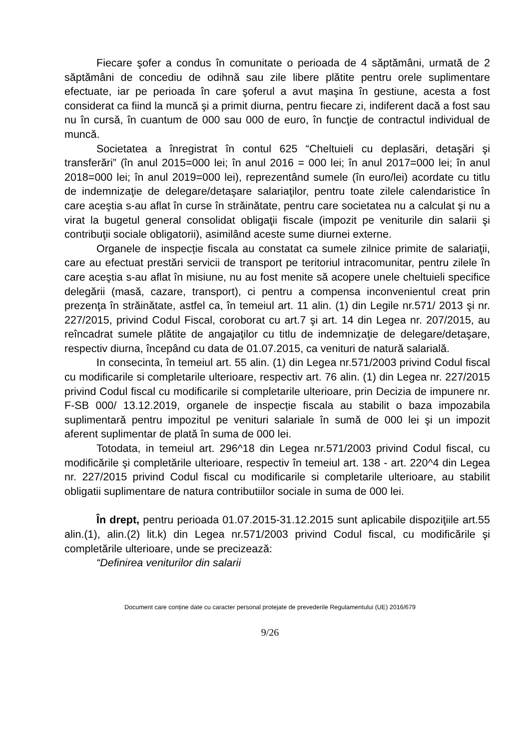Fiecare şofer a condus în comunitate o perioada de 4 săptămâni, urmată de 2 săptămâni de concediu de odihnă sau zile libere plătite pentru orele suplimentare efectuate, iar pe perioada în care şoferul a avut maşina în gestiune, acesta a fost considerat ca fiind la muncă şi a primit diurna, pentru fiecare zi, indiferent dacă a fost sau nu în cursă, în cuantum de 000 sau 000 de euro, în funcţie de contractul individual de muncă.
Societatea a înregistrat în contul 625 “Cheltuieli cu deplasări, detaşări şi transferări” (în anul 2015=000 lei; în anul 2016 = 000 lei; în anul 2017=000 lei; în anul 2018=000 lei; în anul 2019=000 lei), reprezentând sumele (în euro/lei) acordate cu titlu de indemnizaţie de delegare/detaşare salariaţilor, pentru toate zilele calendaristice în care aceştia s-au aflat în curse în străinătate, pentru care societatea nu a calculat şi nu a virat la bugetul general consolidat obligaţii fiscale (impozit pe veniturile din salarii şi contribuţii sociale obligatorii), asimilând aceste sume diurnei externe.
Organele de inspecție fiscala au constatat ca sumele zilnice primite de salariaţii, care au efectuat prestări servicii de transport pe teritoriul intracomunitar, pentru zilele în care aceştia s-au aflat în misiune, nu au fost menite să acopere unele cheltuieli specifice delegării (masă, cazare, transport), ci pentru a compensa inconvenientul creat prin prezenţa în străinătate, astfel ca, în temeiul art. 11 alin. (1) din Legile nr.571/ 2013 şi nr. 227/2015, privind Codul Fiscal, coroborat cu art.7 şi art. 14 din Legea nr. 207/2015, au reîncadrat sumele plătite de angajaţilor cu titlu de indemnizaţie de delegare/detaşare, respectiv diurna, începând cu data de 01.07.2015, ca venituri de natură salarială.
In consecinta, în temeiul art. 55 alin. (1) din Legea nr.571/2003 privind Codul fiscal cu modificarile si completarile ulterioare, respectiv art. 76 alin. (1) din Legea nr. 227/2015 privind Codul fiscal cu modificarile si completarile ulterioare, prin Decizia de impunere nr. F-SB 000/ 13.12.2019, organele de inspecție fiscala au stabilit o baza impozabila suplimentară pentru impozitul pe venituri salariale în sumă de 000 lei şi un impozit aferent suplimentar de plată în suma de 000 lei.
Totodata, in temeiul art. 296^18 din Legea nr.571/2003 privind Codul fiscal, cu modificările şi completările ulterioare, respectiv în temeiul art. 138 - art. 220^4 din Legea nr. 227/2015 privind Codul fiscal cu modificarile si completarile ulterioare, au stabilit obligatii suplimentare de natura contributiilor sociale in suma de 000 lei.
În drept, pentru perioada 01.07.2015-31.12.2015 sunt aplicabile dispoziţiile art.55 alin.(1), alin.(2) lit.k) din Legea nr.571/2003 privind Codul fiscal, cu modificările şi completările ulterioare, unde se precizează:
“Definirea veniturilor din salarii
Document care conține date cu caracter personal protejate de prevederile Regulamentului (UE) 2016/679
9/26